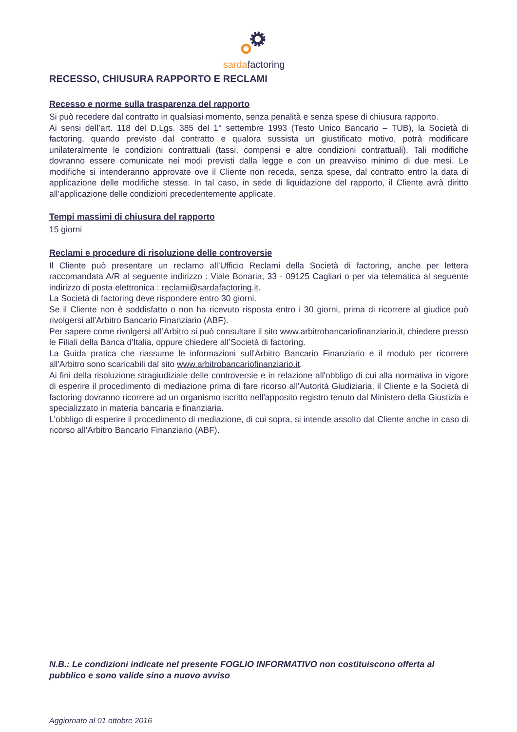sardafactoring
RECESSO, CHIUSURA RAPPORTO E RECLAMI
Recesso e norme sulla trasparenza del rapporto
Si può recedere dal contratto in qualsiasi momento, senza penalità e senza spese di chiusura rapporto.
Ai sensi dell’art. 118 del D.Lgs. 385 del 1° settembre 1993 (Testo Unico Bancario – TUB), la Società di factoring, quando previsto dal contratto e qualora sussista un giustificato motivo, potrà modificare unilateralmente le condizioni contrattuali (tassi, compensi e altre condizioni contrattuali). Tali modifiche dovranno essere comunicate nei modi previsti dalla legge e con un preavviso minimo di due mesi. Le modifiche si intenderanno approvate ove il Cliente non receda, senza spese, dal contratto entro la data di applicazione delle modifiche stesse. In tal caso, in sede di liquidazione del rapporto, il Cliente avrà diritto all’applicazione delle condizioni precedentemente applicate.
Tempi massimi di chiusura del rapporto
15 giorni
Reclami e procedure di risoluzione delle controversie
Il Cliente può presentare un reclamo all’Ufficio Reclami della Società di factoring, anche per lettera raccomandata A/R al seguente indirizzo : Viale Bonaria, 33 - 09125 Cagliari o per via telematica al seguente indirizzo di posta elettronica : reclami@sardafactoring.it.
La Società di factoring deve rispondere entro 30 giorni.
Se il Cliente non è soddisfatto o non ha ricevuto risposta entro i 30 giorni, prima di ricorrere al giudice può rivolgersi all’Arbitro Bancario Finanziario (ABF).
Per sapere come rivolgersi all’Arbitro si può consultare il sito www.arbitrobancariofinanziario.it, chiedere presso le Filiali della Banca d'Italia, oppure chiedere all’Società di factoring.
La Guida pratica che riassume le informazioni sull'Arbitro Bancario Finanziario e il modulo per ricorrere all'Arbitro sono scaricabili dal sito www.arbitrobancariofinanziario.it.
Ai fini della risoluzione stragiudiziale delle controversie e in relazione all'obbligo di cui alla normativa in vigore di esperire il procedimento di mediazione prima di fare ricorso all'Autorità Giudiziaria, il Cliente e la Società di factoring dovranno ricorrere ad un organismo iscritto nell'apposito registro tenuto dal Ministero della Giustizia e specializzato in materia bancaria e finanziaria.
L'obbligo di esperire il procedimento di mediazione, di cui sopra, si intende assolto dal Cliente anche in caso di ricorso all'Arbitro Bancario Finanziario (ABF).
N.B.: Le condizioni indicate nel presente FOGLIO INFORMATIVO non costituiscono offerta al pubblico e sono valide sino a nuovo avviso
Aggiornato al 01 ottobre 2016